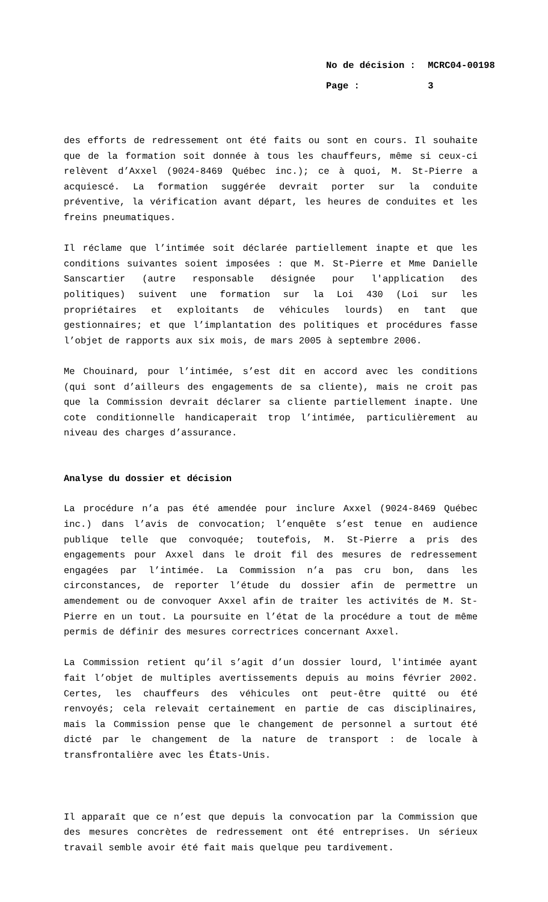No de décision : MCRC04-00198
Page : 3
des efforts de redressement ont été faits ou sont en cours. Il souhaite que de la formation soit donnée à tous les chauffeurs, même si ceux-ci relèvent d’Axxel (9024-8469 Québec inc.); ce à quoi, M. St-Pierre a acquiescé. La formation suggérée devrait porter sur la conduite préventive, la vérification avant départ, les heures de conduites et les freins pneumatiques.
Il réclame que l’intimée soit déclarée partiellement inapte et que les conditions suivantes soient imposées : que M. St-Pierre et Mme Danielle Sanscartier (autre responsable désignée pour l'application des politiques) suivent une formation sur la Loi 430 (Loi sur les propriétaires et exploitants de véhicules lourds) en tant que gestionnaires; et que l’implantation des politiques et procédures fasse l’objet de rapports aux six mois, de mars 2005 à septembre 2006.
Me Chouinard, pour l’intimée, s’est dit en accord avec les conditions (qui sont d’ailleurs des engagements de sa cliente), mais ne croit pas que la Commission devrait déclarer sa cliente partiellement inapte. Une cote conditionnelle handicaperait trop l’intimée, particulièrement au niveau des charges d’assurance.
Analyse du dossier et décision
La procédure n’a pas été amendée pour inclure Axxel (9024-8469 Québec inc.) dans l’avis de convocation; l’enquête s’est tenue en audience publique telle que convoquée; toutefois, M. St-Pierre a pris des engagements pour Axxel dans le droit fil des mesures de redressement engagées par l’intimée. La Commission n’a pas cru bon, dans les circonstances, de reporter l’étude du dossier afin de permettre un amendement ou de convoquer Axxel afin de traiter les activités de M. St-Pierre en un tout. La poursuite en l’état de la procédure a tout de même permis de définir des mesures correctrices concernant Axxel.
La Commission retient qu’il s’agit d’un dossier lourd, l'intimée ayant fait l’objet de multiples avertissements depuis au moins février 2002. Certes, les chauffeurs des véhicules ont peut-être quitté ou été renvoyés; cela relevait certainement en partie de cas disciplinaires, mais la Commission pense que le changement de personnel a surtout été dicté par le changement de la nature de transport : de locale à transfrontalière avec les États-Unis.
Il apparaît que ce n’est que depuis la convocation par la Commission que des mesures concrètes de redressement ont été entreprises. Un sérieux travail semble avoir été fait mais quelque peu tardivement.